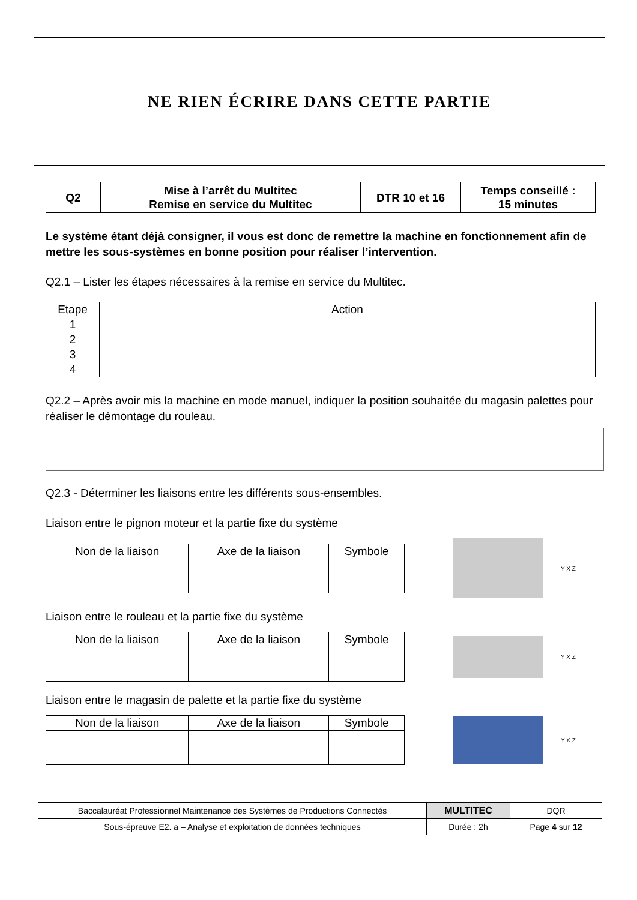NE RIEN ÉCRIRE DANS CETTE PARTIE
| Q2 | Mise à l’arrêt du Multitec Remise en service du Multitec | DTR 10 et 16 | Temps conseillé : 15 minutes |
Le système étant déjà consigner, il vous est donc de remettre la machine en fonctionnement afin de mettre les sous-systèmes en bonne position pour réaliser l’intervention.
Q2.1 – Lister les étapes nécessaires à la remise en service du Multitec.
| Etape | Action |
| --- | --- |
| 1 | |
| 2 | |
| 3 | |
| 4 | |
Q2.2 – Après avoir mis la machine en mode manuel, indiquer la position souhaitée du magasin palettes pour réaliser le démontage du rouleau.
Q2.3 - Déterminer les liaisons entre les différents sous-ensembles.
Liaison entre le pignon moteur et la partie fixe du système
| Non de la liaison | Axe de la liaison | Symbole |
| --- | --- | --- |
Y X Z
Liaison entre le rouleau et la partie fixe du système
| Non de la liaison | Axe de la liaison | Symbole |
| --- | --- | --- |
Y X Z
Liaison entre le magasin de palette et la partie fixe du système
| Non de la liaison | Axe de la liaison | Symbole |
| --- | --- | --- |
Y X Z
| Baccalauréat Professionnel Maintenance des Systèmes de Productions Connectés | MULTITEC | DQR |
| Sous-épreuve E2. a – Analyse et exploitation de données techniques | Durée : 2h | Page 4 sur 12 |